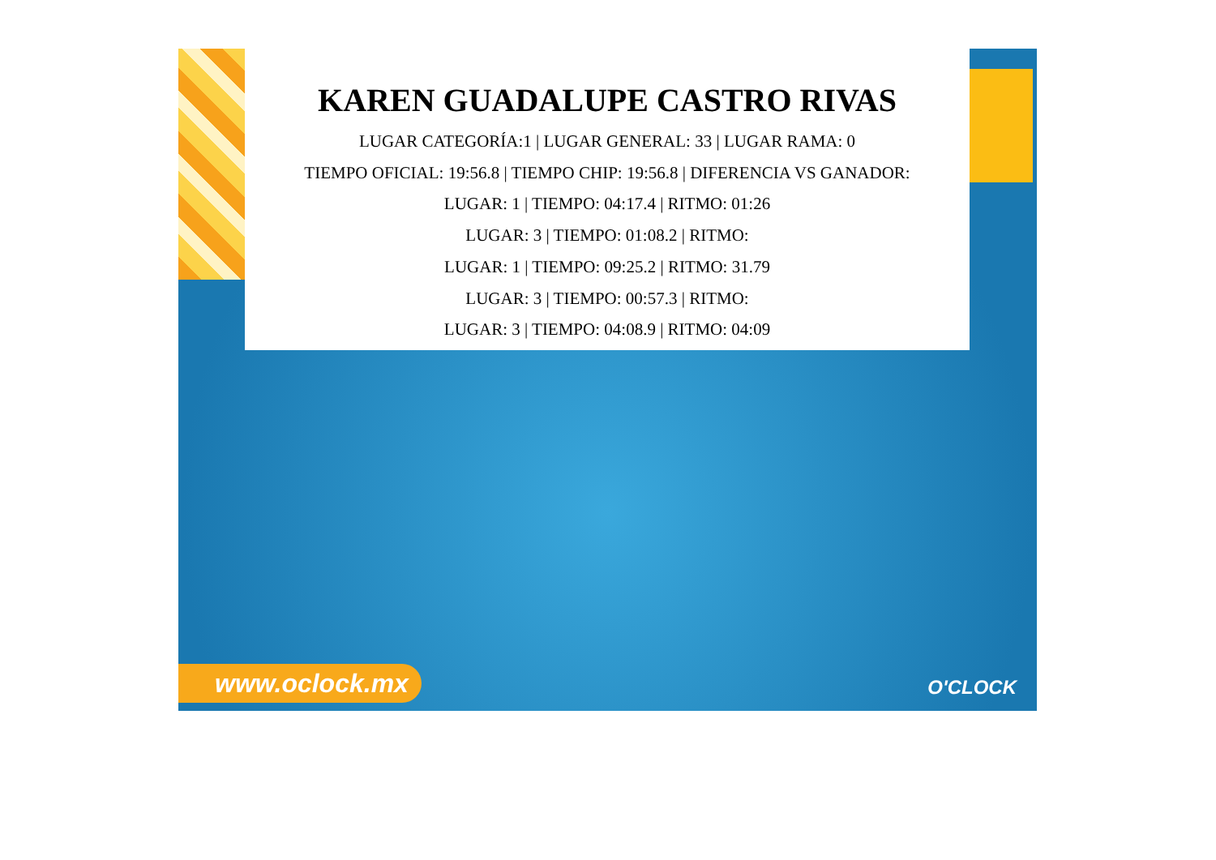www.oclock.mx O'CLOCK
KAREN GUADALUPE CASTRO RIVAS
LUGAR CATEGORÍA:1 | LUGAR GENERAL: 33 | LUGAR RAMA: 0
TIEMPO OFICIAL: 19:56.8 | TIEMPO CHIP: 19:56.8 | DIFERENCIA VS GANADOR:
LUGAR: 1 | TIEMPO: 04:17.4 | RITMO: 01:26
LUGAR: 3 | TIEMPO: 01:08.2 | RITMO:
LUGAR: 1 | TIEMPO: 09:25.2 | RITMO: 31.79
LUGAR: 3 | TIEMPO: 00:57.3 | RITMO:
LUGAR: 3 | TIEMPO: 04:08.9 | RITMO: 04:09